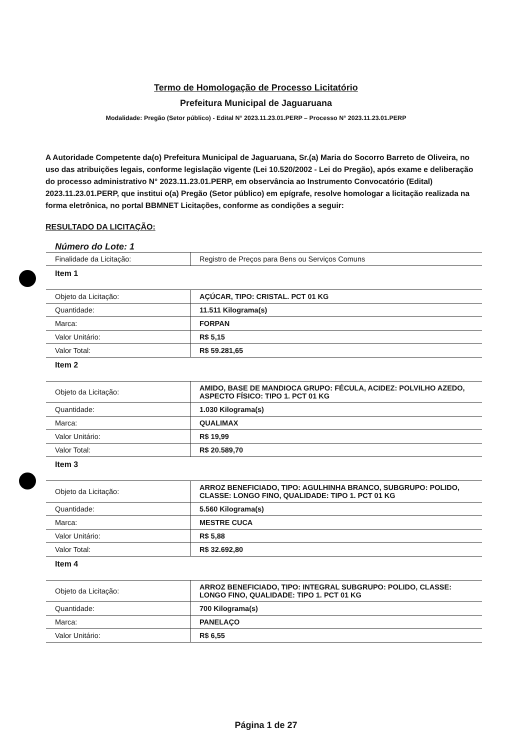Termo de Homologação de Processo Licitatório
Prefeitura Municipal de Jaguaruana
Modalidade: Pregão (Setor público) - Edital N° 2023.11.23.01.PERP – Processo N° 2023.11.23.01.PERP
A Autoridade Competente da(o) Prefeitura Municipal de Jaguaruana, Sr.(a) Maria do Socorro Barreto de Oliveira, no uso das atribuições legais, conforme legislação vigente (Lei 10.520/2002 - Lei do Pregão), após exame e deliberação do processo administrativo N° 2023.11.23.01.PERP, em observância ao Instrumento Convocatório (Edital) 2023.11.23.01.PERP, que institui o(a) Pregão (Setor público) em epígrafe, resolve homologar a licitação realizada na forma eletrônica, no portal BBMNET Licitações, conforme as condições a seguir:
RESULTADO DA LICITAÇÃO:
Número do Lote: 1
| Finalidade da Licitação: | Registro de Preços para Bens ou Serviços Comuns |
| Item 1 | |
| Objeto da Licitação: | AÇÚCAR, TIPO: CRISTAL. PCT 01 KG |
| Quantidade: | 11.511 Kilograma(s) |
| Marca: | FORPAN |
| Valor Unitário: | R$ 5,15 |
| Valor Total: | R$ 59.281,65 |
| Item 2 | |
| Objeto da Licitação: | AMIDO, BASE DE MANDIOCA GRUPO: FÉCULA, ACIDEZ: POLVILHO AZEDO, ASPECTO FÍSICO: TIPO 1. PCT 01 KG |
| Quantidade: | 1.030 Kilograma(s) |
| Marca: | QUALIMAX |
| Valor Unitário: | R$ 19,99 |
| Valor Total: | R$ 20.589,70 |
| Item 3 | |
| Objeto da Licitação: | ARROZ BENEFICIADO, TIPO: AGULHINHA BRANCO, SUBGRUPO: POLIDO, CLASSE: LONGO FINO, QUALIDADE: TIPO 1. PCT 01 KG |
| Quantidade: | 5.560 Kilograma(s) |
| Marca: | MESTRE CUCA |
| Valor Unitário: | R$ 5,88 |
| Valor Total: | R$ 32.692,80 |
| Item 4 | |
| Objeto da Licitação: | ARROZ BENEFICIADO, TIPO: INTEGRAL SUBGRUPO: POLIDO, CLASSE: LONGO FINO, QUALIDADE: TIPO 1. PCT 01 KG |
| Quantidade: | 700 Kilograma(s) |
| Marca: | PANELAÇO |
| Valor Unitário: | R$ 6,55 |
Página 1 de 27